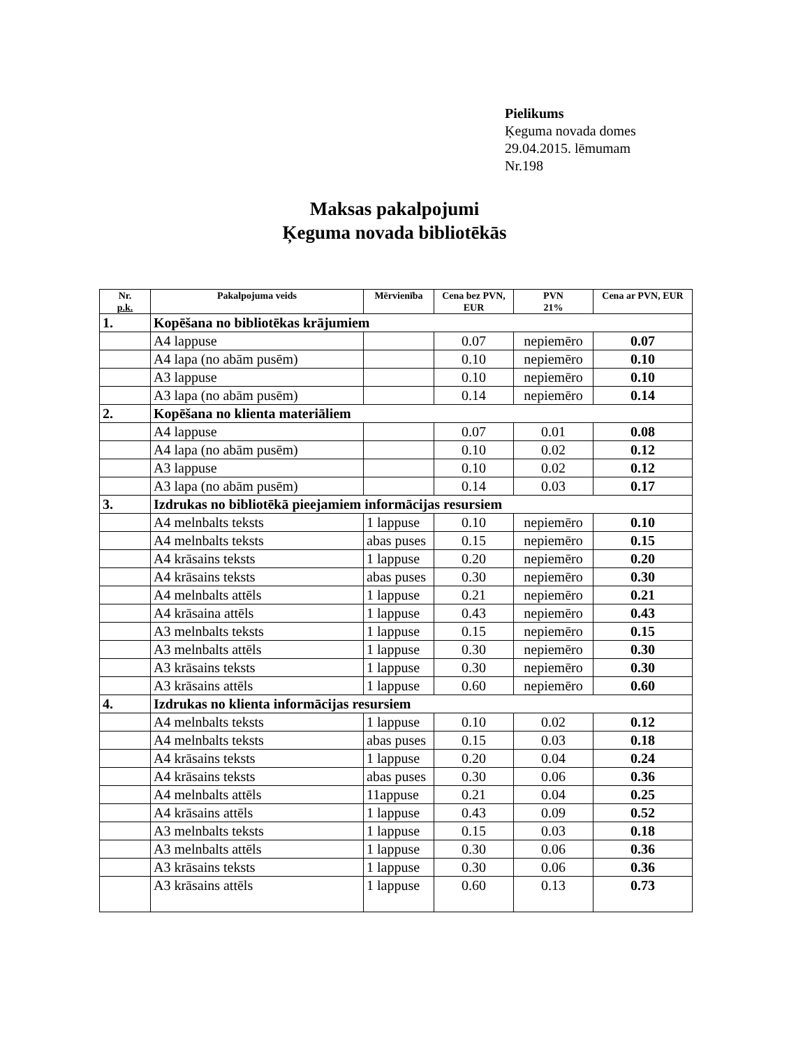Pielikums
Ķeguma novada domes
29.04.2015. lēmumam
Nr.198
Maksas pakalpojumi
Ķeguma novada bibliotēkās
| Nr. p.k. | Pakalpojuma veids | Mērvienība | Cena bez PVN, EUR | PVN 21% | Cena ar PVN, EUR |
| --- | --- | --- | --- | --- | --- |
| 1. | Kopēšana no bibliotēkas krājumiem | | | | |
| | A4 lappuse | | 0.07 | nepiemēro | 0.07 |
| | A4 lapa (no abām pusēm) | | 0.10 | nepiemēro | 0.10 |
| | A3 lappuse | | 0.10 | nepiemēro | 0.10 |
| | A3 lapa (no abām pusēm) | | 0.14 | nepiemēro | 0.14 |
| 2. | Kopēšana no klienta materiāliem | | | | |
| | A4 lappuse | | 0.07 | 0.01 | 0.08 |
| | A4 lapa (no abām pusēm) | | 0.10 | 0.02 | 0.12 |
| | A3 lappuse | | 0.10 | 0.02 | 0.12 |
| | A3 lapa (no abām pusēm) | | 0.14 | 0.03 | 0.17 |
| 3. | Izdrukas no bibliotēkā pieejamiem informācijas resursiem | | | | |
| | A4 melnbalts teksts | 1 lappuse | 0.10 | nepiemēro | 0.10 |
| | A4 melnbalts teksts | abas puses | 0.15 | nepiemēro | 0.15 |
| | A4 krāsains teksts | 1 lappuse | 0.20 | nepiemēro | 0.20 |
| | A4 krāsains teksts | abas puses | 0.30 | nepiemēro | 0.30 |
| | A4 melnbalts attēls | 1 lappuse | 0.21 | nepiemēro | 0.21 |
| | A4 krāsaina attēls | 1 lappuse | 0.43 | nepiemēro | 0.43 |
| | A3 melnbalts teksts | 1 lappuse | 0.15 | nepiemēro | 0.15 |
| | A3 melnbalts attēls | 1 lappuse | 0.30 | nepiemēro | 0.30 |
| | A3 krāsains teksts | 1 lappuse | 0.30 | nepiemēro | 0.30 |
| | A3 krāsains attēls | 1 lappuse | 0.60 | nepiemēro | 0.60 |
| 4. | Izdrukas no klienta informācijas resursiem | | | | |
| | A4 melnbalts teksts | 1 lappuse | 0.10 | 0.02 | 0.12 |
| | A4 melnbalts teksts | abas puses | 0.15 | 0.03 | 0.18 |
| | A4 krāsains teksts | 1 lappuse | 0.20 | 0.04 | 0.24 |
| | A4 krāsains teksts | abas puses | 0.30 | 0.06 | 0.36 |
| | A4 melnbalts attēls | 11appuse | 0.21 | 0.04 | 0.25 |
| | A4 krāsains attēls | 1 lappuse | 0.43 | 0.09 | 0.52 |
| | A3 melnbalts teksts | 1 lappuse | 0.15 | 0.03 | 0.18 |
| | A3 melnbalts attēls | 1 lappuse | 0.30 | 0.06 | 0.36 |
| | A3 krāsains teksts | 1 lappuse | 0.30 | 0.06 | 0.36 |
| | A3 krāsains attēls | 1 lappuse | 0.60 | 0.13 | 0.73 |